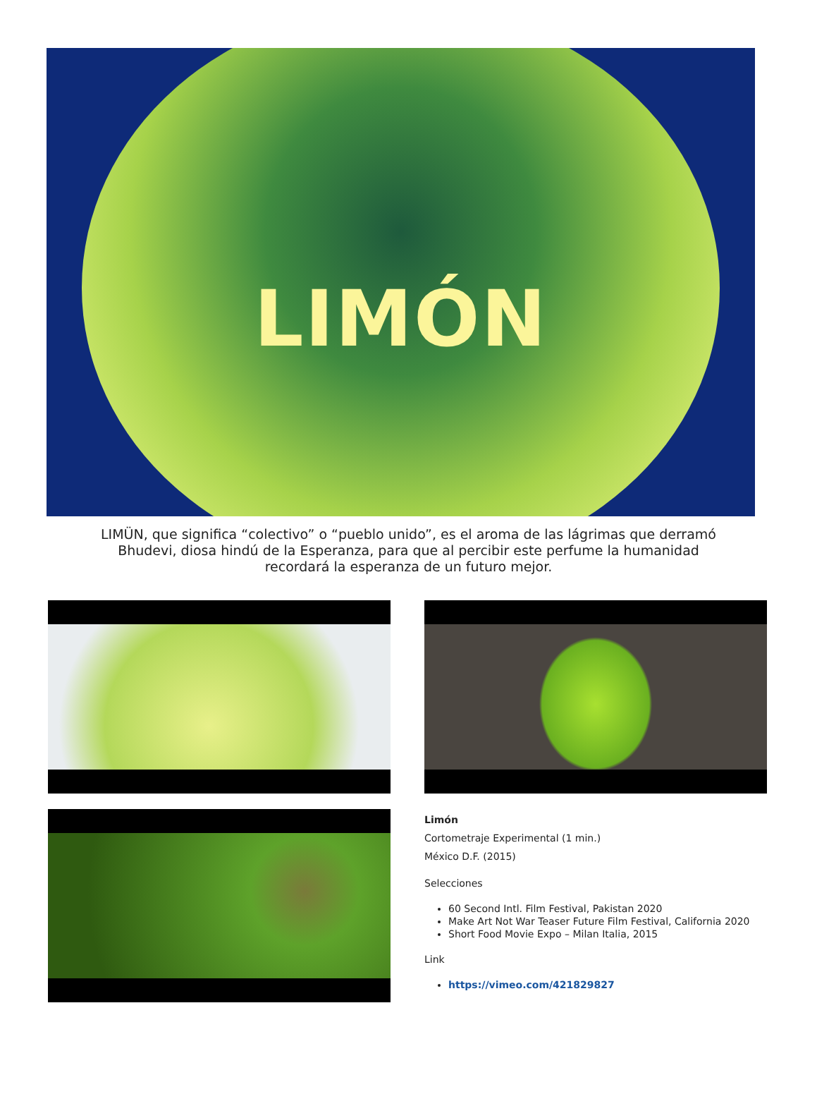LIMÓN
LIMÜN, que significa “colectivo” o “pueblo unido”, es el aroma de las lágrimas que derramó Bhudevi, diosa hindú de la Esperanza, para que al percibir este perfume la humanidad recordará la esperanza de un futuro mejor.
Limón
Cortometraje Experimental (1 min.)
México D.F. (2015)
Selecciones
60 Second Intl. Film Festival, Pakistan 2020
Make Art Not War Teaser Future Film Festival, California 2020
Short Food Movie Expo – Milan Italia, 2015
Link
https://vimeo.com/421829827